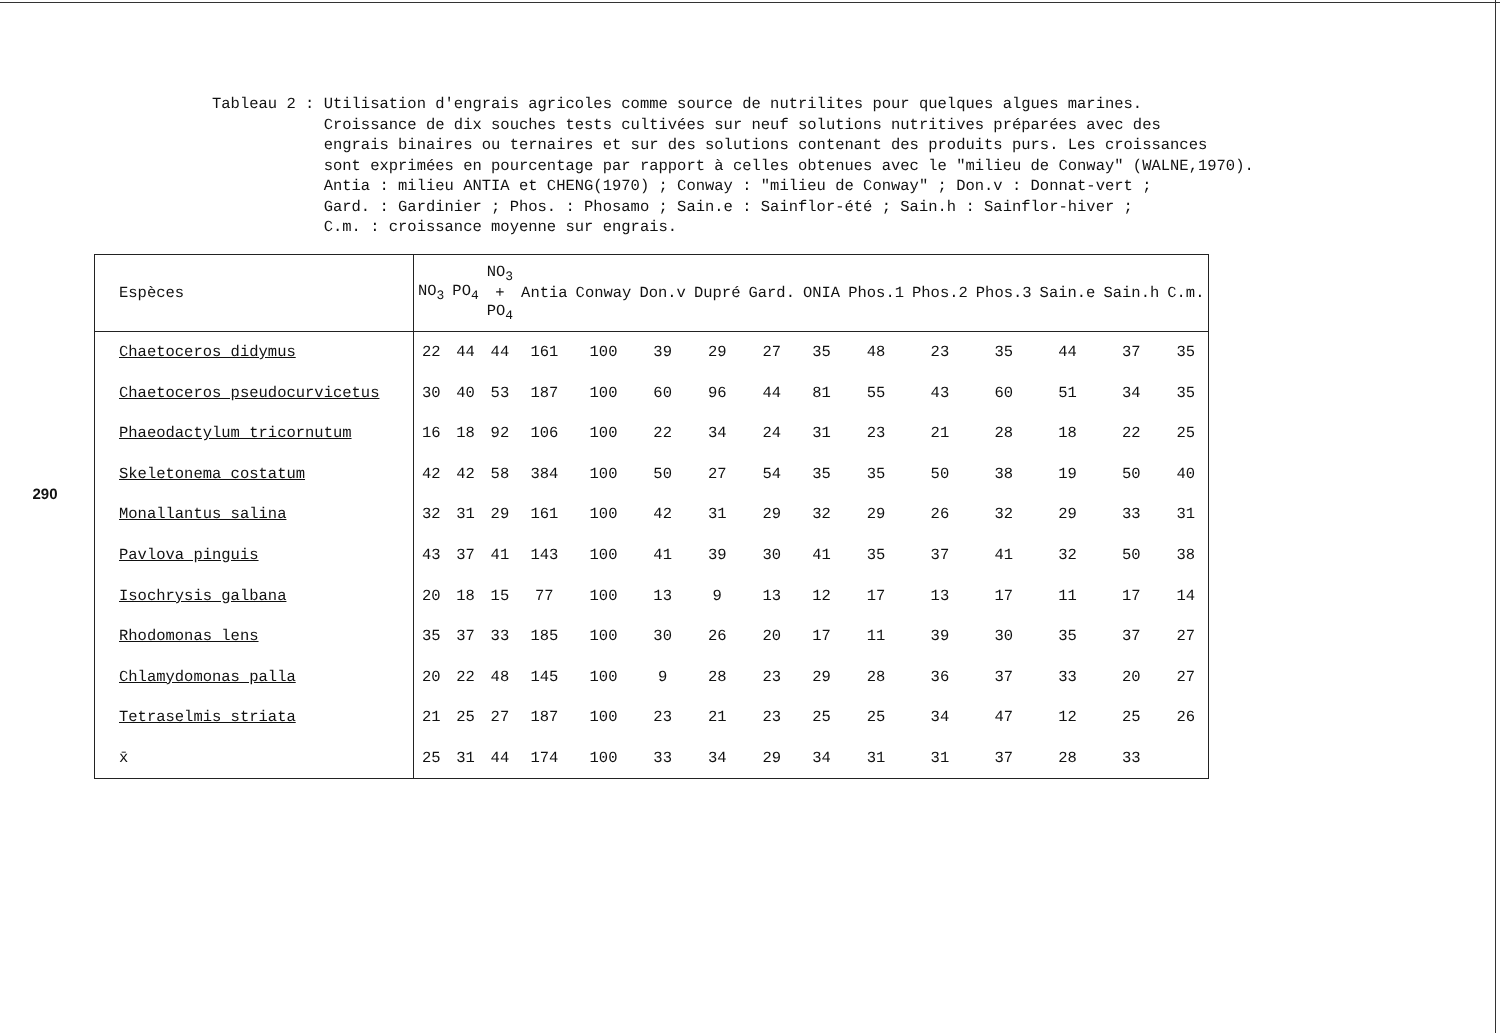290
Tableau 2 :
Utilisation d'engrais agricoles comme source de nutrilites pour quelques algues marines.
Croissance de dix souches tests cultivées sur neuf solutions nutritives préparées avec des
engrais binaires ou ternaires et sur des solutions contenant des produits purs. Les croissances
sont exprimées en pourcentage par rapport à celles obtenues avec le "milieu de Conway" (WALNE,1970).
Antia : milieu ANTIA et CHENG(1970) ; Conway : "milieu de Conway" ; Don.v : Donnat-vert ;
Gard. : Gardinier ; Phos. : Phosamo ; Sain.e : Sainflor-été ; Sain.h : Sainflor-hiver ;
C.m. : croissance moyenne sur engrais.
| Espèces | NO<sub>3</sub> | PO<sub>4</sub> | NO<sub>3</sub> + PO<sub>4</sub> | Antia | Conway | Don.v | Dupré | Gard. | ONIA | Phos.1 | Phos.2 | Phos.3 | Sain.e | Sain.h | C.m. |
| --- | --- | --- | --- | --- | --- | --- | --- | --- | --- | --- | --- | --- | --- | --- | --- |
| Chaetoceros didymus | 22 | 44 | 44 | 161 | 100 | 39 | 29 | 27 | 35 | 48 | 23 | 35 | 44 | 37 | 35 |
| Chaetoceros pseudocurvicetus | 30 | 40 | 53 | 187 | 100 | 60 | 96 | 44 | 81 | 55 | 43 | 60 | 51 | 34 | 35 |
| Phaeodactylum tricornutum | 16 | 18 | 92 | 106 | 100 | 22 | 34 | 24 | 31 | 23 | 21 | 28 | 18 | 22 | 25 |
| Skeletonema costatum | 42 | 42 | 58 | 384 | 100 | 50 | 27 | 54 | 35 | 35 | 50 | 38 | 19 | 50 | 40 |
| Monallantus salina | 32 | 31 | 29 | 161 | 100 | 42 | 31 | 29 | 32 | 29 | 26 | 32 | 29 | 33 | 31 |
| Pavlova pinguis | 43 | 37 | 41 | 143 | 100 | 41 | 39 | 30 | 41 | 35 | 37 | 41 | 32 | 50 | 38 |
| Isochrysis galbana | 20 | 18 | 15 | 77 | 100 | 13 | 9 | 13 | 12 | 17 | 13 | 17 | 11 | 17 | 14 |
| Rhodomonas lens | 35 | 37 | 33 | 185 | 100 | 30 | 26 | 20 | 17 | 11 | 39 | 30 | 35 | 37 | 27 |
| Chlamydomonas palla | 20 | 22 | 48 | 145 | 100 | 9 | 28 | 23 | 29 | 28 | 36 | 37 | 33 | 20 | 27 |
| Tetraselmis striata | 21 | 25 | 27 | 187 | 100 | 23 | 21 | 23 | 25 | 25 | 34 | 47 | 12 | 25 | 26 |
| x̄ | 25 | 31 | 44 | 174 | 100 | 33 | 34 | 29 | 34 | 31 | 31 | 37 | 28 | 33 | |